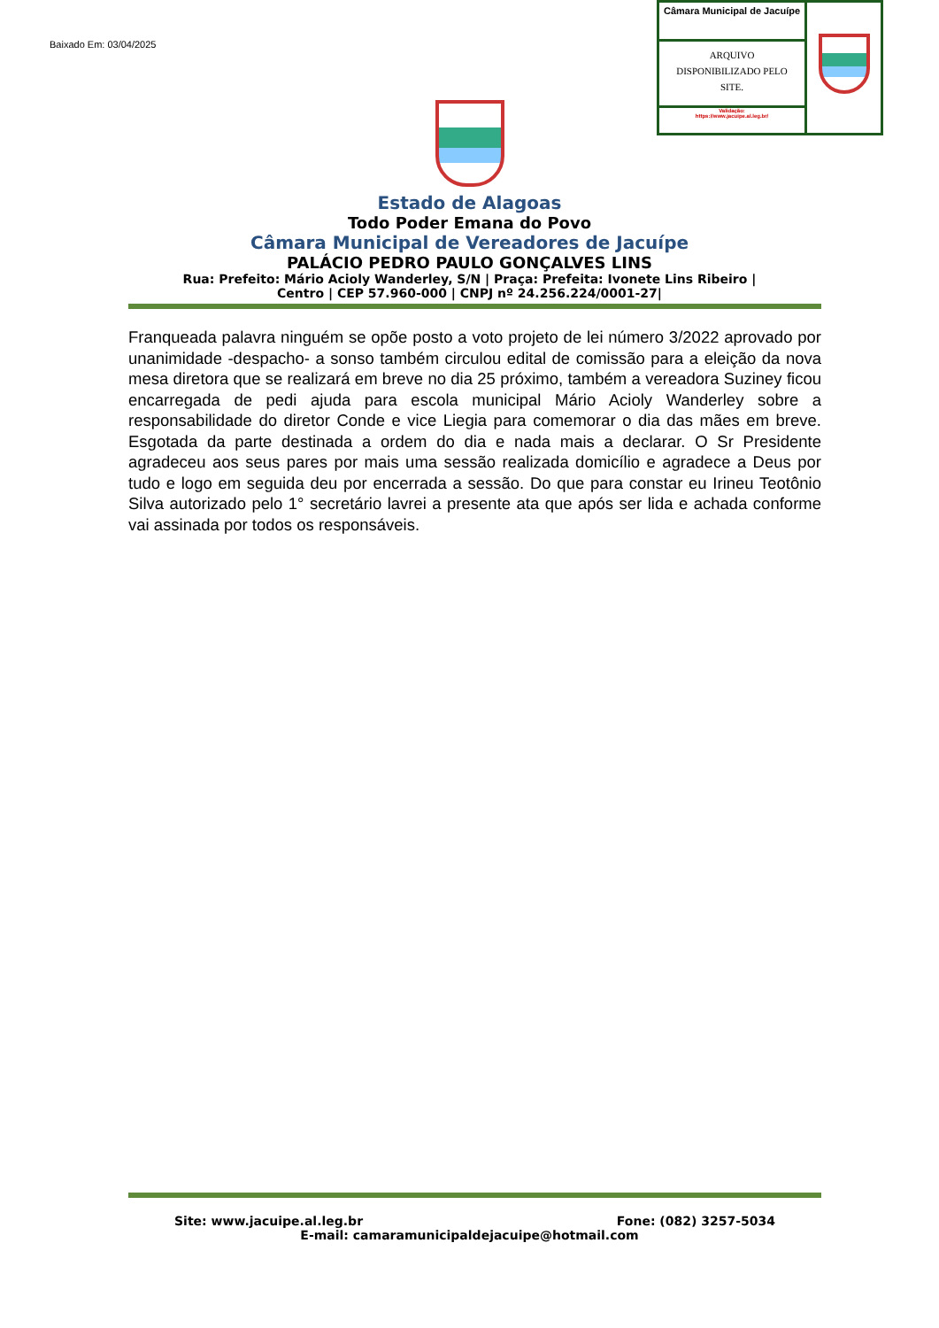Baixado Em: 03/04/2025
Câmara Municipal de Jacuípe
ARQUIVO
DISPONIBILIZADO PELO
SITE.
Validação:
https://www.jacuipe.al.leg.br/
Estado de Alagoas
Todo Poder Emana do Povo
Câmara Municipal de Vereadores de Jacuípe
PALÁCIO PEDRO PAULO GONÇALVES LINS
Rua: Prefeito: Mário Acioly Wanderley, S/N | Praça: Prefeita: Ivonete Lins Ribeiro |
Centro | CEP 57.960-000 | CNPJ nº 24.256.224/0001-27|
Franqueada palavra ninguém se opõe posto a voto projeto de lei número 3/2022 aprovado por unanimidade -despacho- a sonso também circulou edital de comissão para a eleição da nova mesa diretora que se realizará em breve no dia 25 próximo, também a vereadora Suziney ficou encarregada de pedi ajuda para escola municipal Mário Acioly Wanderley sobre a responsabilidade do diretor Conde e vice Liegia para comemorar o dia das mães em breve. Esgotada da parte destinada a ordem do dia e nada mais a declarar. O Sr Presidente agradeceu aos seus pares por mais uma sessão realizada domicílio e agradece a Deus por tudo e logo em seguida deu por encerrada a sessão. Do que para constar eu Irineu Teotônio Silva autorizado pelo 1° secretário lavrei a presente ata que após ser lida e achada conforme vai assinada por todos os responsáveis.
Site: www.jacuipe.al.leg.br Fone: (082) 3257-5034
E-mail: camaramunicipaldejacuipe@hotmail.com